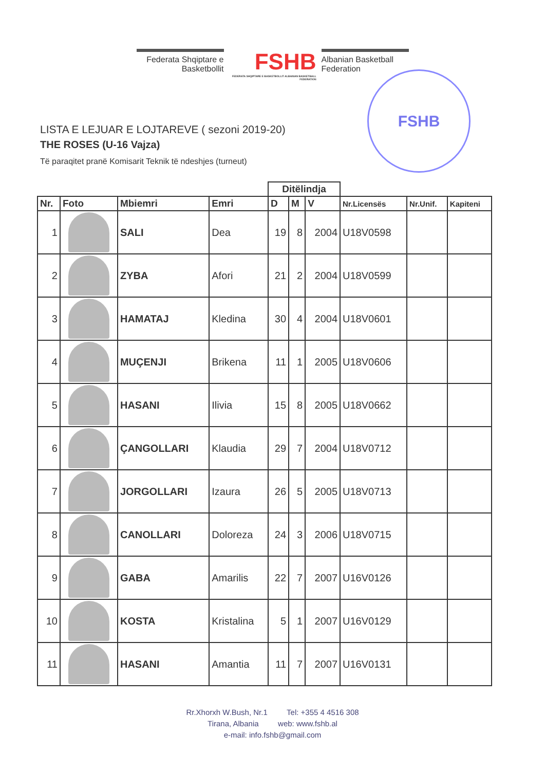Federata Shqiptare e
Basketbollit
FSHB
FEDERATA SHQIPTARE E BASKETBOLLIT ALBANIAN BASKETBALL FEDERATION
Albanian Basketball
Federation
FSHB
LISTA E LEJUAR E LOJTAREVE ( sezoni 2019-20)
THE ROSES (U-16 Vajza)
Të paraqitet pranë Komisarit Teknik të ndeshjes (turneut)
| | | | | Ditëlindja | | | | | |
| --- | --- | --- | --- | --- | --- | --- | --- | --- | --- |
| Nr. | Foto | Mbiemri | Emri | D | M | V | Nr.Licensës | Nr.Unif. | Kapiteni |
| 1 | | SALI | Dea | 19 | 8 | 2004 | U18V0598 | | |
| 2 | | ZYBA | Afori | 21 | 2 | 2004 | U18V0599 | | |
| 3 | | HAMATAJ | Kledina | 30 | 4 | 2004 | U18V0601 | | |
| 4 | | MUÇENJI | Brikena | 11 | 1 | 2005 | U18V0606 | | |
| 5 | | HASANI | Ilivia | 15 | 8 | 2005 | U18V0662 | | |
| 6 | | ÇANGOLLARI | Klaudia | 29 | 7 | 2004 | U18V0712 | | |
| 7 | | JORGOLLARI | Izaura | 26 | 5 | 2005 | U18V0713 | | |
| 8 | | CANOLLARI | Doloreza | 24 | 3 | 2006 | U18V0715 | | |
| 9 | | GABA | Amarilis | 22 | 7 | 2007 | U16V0126 | | |
| 10 | | KOSTA | Kristalina | 5 | 1 | 2007 | U16V0129 | | |
| 11 | | HASANI | Amantia | 11 | 7 | 2007 | U16V0131 | | |
Rr.Xhorxh W.Bush, Nr.1 Tel: +355 4 4516 308
Tirana, Albania web: www.fshb.al
e-mail: info.fshb@gmail.com